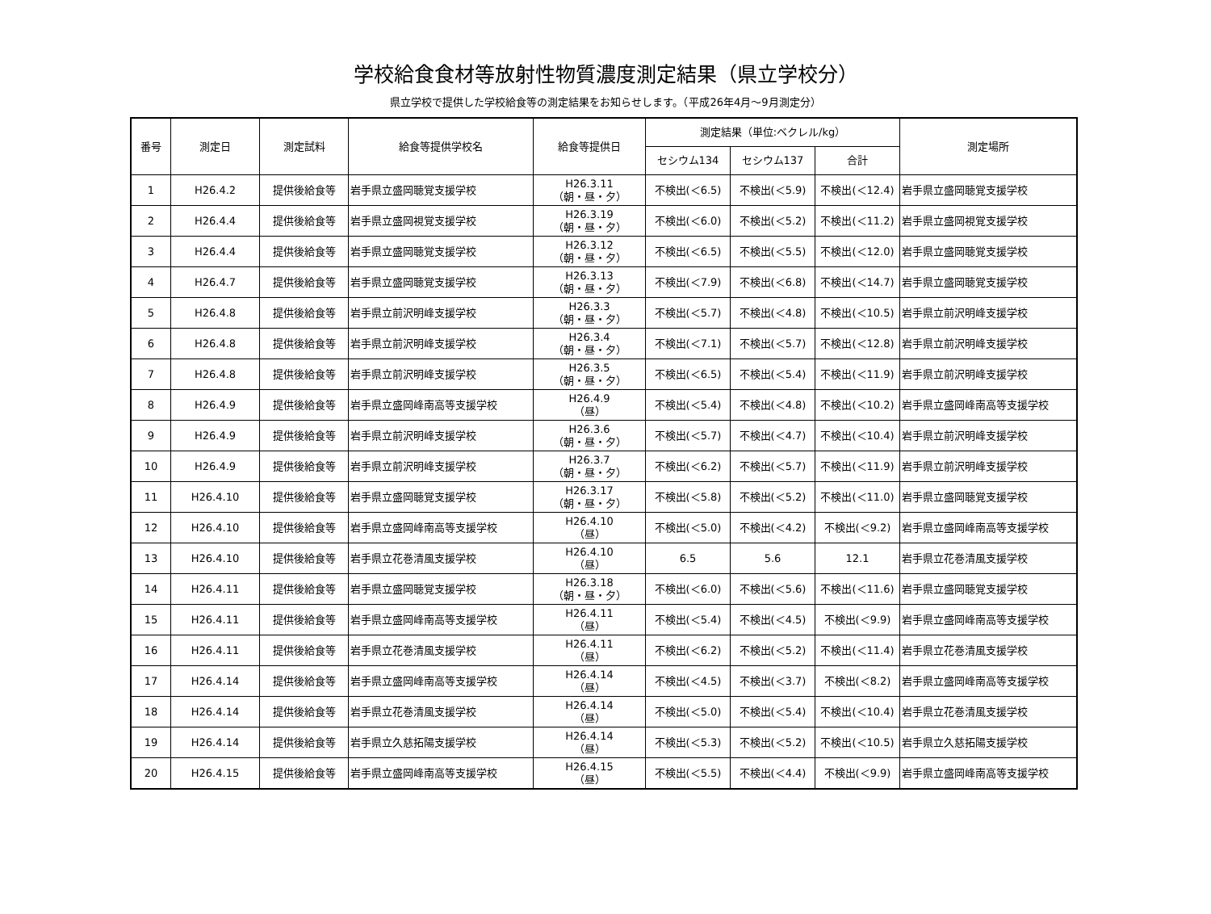学校給食食材等放射性物質濃度測定結果（県立学校分）
県立学校で提供した学校給食等の測定結果をお知らせします。（平成26年4月～9月測定分）
| 番号 | 測定日 | 測定試料 | 給食等提供学校名 | 給食等提供日 | 測定結果（単位:ベクレル/kg） | | | 測定場所 |
| --- | --- | --- | --- | --- | --- | --- | --- | --- |
| | | | | | セシウム134 | セシウム137 | 合計 | |
| 1 | H26.4.2 | 提供後給食等 | 岩手県立盛岡聴覚支援学校 | H26.3.11 （朝・昼・夕） | 不検出(＜6.5) | 不検出(＜5.9) | 不検出(＜12.4) | 岩手県立盛岡聴覚支援学校 |
| 2 | H26.4.4 | 提供後給食等 | 岩手県立盛岡視覚支援学校 | H26.3.19 （朝・昼・夕） | 不検出(＜6.0) | 不検出(＜5.2) | 不検出(＜11.2) | 岩手県立盛岡視覚支援学校 |
| 3 | H26.4.4 | 提供後給食等 | 岩手県立盛岡聴覚支援学校 | H26.3.12 （朝・昼・夕） | 不検出(＜6.5) | 不検出(＜5.5) | 不検出(＜12.0) | 岩手県立盛岡聴覚支援学校 |
| 4 | H26.4.7 | 提供後給食等 | 岩手県立盛岡聴覚支援学校 | H26.3.13 （朝・昼・夕） | 不検出(＜7.9) | 不検出(＜6.8) | 不検出(＜14.7) | 岩手県立盛岡聴覚支援学校 |
| 5 | H26.4.8 | 提供後給食等 | 岩手県立前沢明峰支援学校 | H26.3.3 （朝・昼・夕） | 不検出(＜5.7) | 不検出(＜4.8) | 不検出(＜10.5) | 岩手県立前沢明峰支援学校 |
| 6 | H26.4.8 | 提供後給食等 | 岩手県立前沢明峰支援学校 | H26.3.4 （朝・昼・夕） | 不検出(＜7.1) | 不検出(＜5.7) | 不検出(＜12.8) | 岩手県立前沢明峰支援学校 |
| 7 | H26.4.8 | 提供後給食等 | 岩手県立前沢明峰支援学校 | H26.3.5 （朝・昼・夕） | 不検出(＜6.5) | 不検出(＜5.4) | 不検出(＜11.9) | 岩手県立前沢明峰支援学校 |
| 8 | H26.4.9 | 提供後給食等 | 岩手県立盛岡峰南高等支援学校 | H26.4.9 （昼） | 不検出(＜5.4) | 不検出(＜4.8) | 不検出(＜10.2) | 岩手県立盛岡峰南高等支援学校 |
| 9 | H26.4.9 | 提供後給食等 | 岩手県立前沢明峰支援学校 | H26.3.6 （朝・昼・夕） | 不検出(＜5.7) | 不検出(＜4.7) | 不検出(＜10.4) | 岩手県立前沢明峰支援学校 |
| 10 | H26.4.9 | 提供後給食等 | 岩手県立前沢明峰支援学校 | H26.3.7 （朝・昼・夕） | 不検出(＜6.2) | 不検出(＜5.7) | 不検出(＜11.9) | 岩手県立前沢明峰支援学校 |
| 11 | H26.4.10 | 提供後給食等 | 岩手県立盛岡聴覚支援学校 | H26.3.17 （朝・昼・夕） | 不検出(＜5.8) | 不検出(＜5.2) | 不検出(＜11.0) | 岩手県立盛岡聴覚支援学校 |
| 12 | H26.4.10 | 提供後給食等 | 岩手県立盛岡峰南高等支援学校 | H26.4.10 （昼） | 不検出(＜5.0) | 不検出(＜4.2) | 不検出(＜9.2) | 岩手県立盛岡峰南高等支援学校 |
| 13 | H26.4.10 | 提供後給食等 | 岩手県立花巻清風支援学校 | H26.4.10 （昼） | 6.5 | 5.6 | 12.1 | 岩手県立花巻清風支援学校 |
| 14 | H26.4.11 | 提供後給食等 | 岩手県立盛岡聴覚支援学校 | H26.3.18 （朝・昼・夕） | 不検出(＜6.0) | 不検出(＜5.6) | 不検出(＜11.6) | 岩手県立盛岡聴覚支援学校 |
| 15 | H26.4.11 | 提供後給食等 | 岩手県立盛岡峰南高等支援学校 | H26.4.11 （昼） | 不検出(＜5.4) | 不検出(＜4.5) | 不検出(＜9.9) | 岩手県立盛岡峰南高等支援学校 |
| 16 | H26.4.11 | 提供後給食等 | 岩手県立花巻清風支援学校 | H26.4.11 （昼） | 不検出(＜6.2) | 不検出(＜5.2) | 不検出(＜11.4) | 岩手県立花巻清風支援学校 |
| 17 | H26.4.14 | 提供後給食等 | 岩手県立盛岡峰南高等支援学校 | H26.4.14 （昼） | 不検出(＜4.5) | 不検出(＜3.7) | 不検出(＜8.2) | 岩手県立盛岡峰南高等支援学校 |
| 18 | H26.4.14 | 提供後給食等 | 岩手県立花巻清風支援学校 | H26.4.14 （昼） | 不検出(＜5.0) | 不検出(＜5.4) | 不検出(＜10.4) | 岩手県立花巻清風支援学校 |
| 19 | H26.4.14 | 提供後給食等 | 岩手県立久慈拓陽支援学校 | H26.4.14 （昼） | 不検出(＜5.3) | 不検出(＜5.2) | 不検出(＜10.5) | 岩手県立久慈拓陽支援学校 |
| 20 | H26.4.15 | 提供後給食等 | 岩手県立盛岡峰南高等支援学校 | H26.4.15 （昼） | 不検出(＜5.5) | 不検出(＜4.4) | 不検出(＜9.9) | 岩手県立盛岡峰南高等支援学校 |